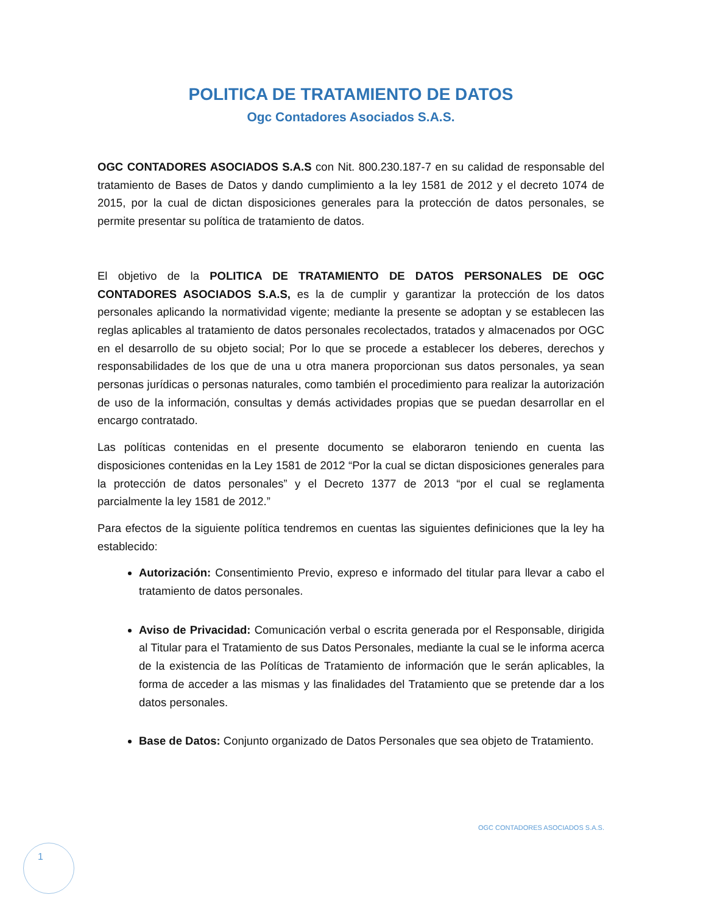POLITICA DE TRATAMIENTO DE DATOS
Ogc Contadores Asociados S.A.S.
OGC CONTADORES ASOCIADOS S.A.S con Nit. 800.230.187-7 en su calidad de responsable del tratamiento de Bases de Datos y dando cumplimiento a la ley 1581 de 2012 y el decreto 1074 de 2015, por la cual de dictan disposiciones generales para la protección de datos personales, se permite presentar su política de tratamiento de datos.
El objetivo de la POLITICA DE TRATAMIENTO DE DATOS PERSONALES DE OGC CONTADORES ASOCIADOS S.A.S, es la de cumplir y garantizar la protección de los datos personales aplicando la normatividad vigente; mediante la presente se adoptan y se establecen las reglas aplicables al tratamiento de datos personales recolectados, tratados y almacenados por OGC en el desarrollo de su objeto social; Por lo que se procede a establecer los deberes, derechos y responsabilidades de los que de una u otra manera proporcionan sus datos personales, ya sean personas jurídicas o personas naturales, como también el procedimiento para realizar la autorización de uso de la información, consultas y demás actividades propias que se puedan desarrollar en el encargo contratado.
Las políticas contenidas en el presente documento se elaboraron teniendo en cuenta las disposiciones contenidas en la Ley 1581 de 2012 “Por la cual se dictan disposiciones generales para la protección de datos personales” y el Decreto 1377 de 2013 “por el cual se reglamenta parcialmente la ley 1581 de 2012.”
Para efectos de la siguiente política tendremos en cuentas las siguientes definiciones que la ley ha establecido:
Autorización: Consentimiento Previo, expreso e informado del titular para llevar a cabo el tratamiento de datos personales.
Aviso de Privacidad: Comunicación verbal o escrita generada por el Responsable, dirigida al Titular para el Tratamiento de sus Datos Personales, mediante la cual se le informa acerca de la existencia de las Políticas de Tratamiento de información que le serán aplicables, la forma de acceder a las mismas y las finalidades del Tratamiento que se pretende dar a los datos personales.
Base de Datos: Conjunto organizado de Datos Personales que sea objeto de Tratamiento.
OGC CONTADORES ASOCIADOS S.A.S.
1